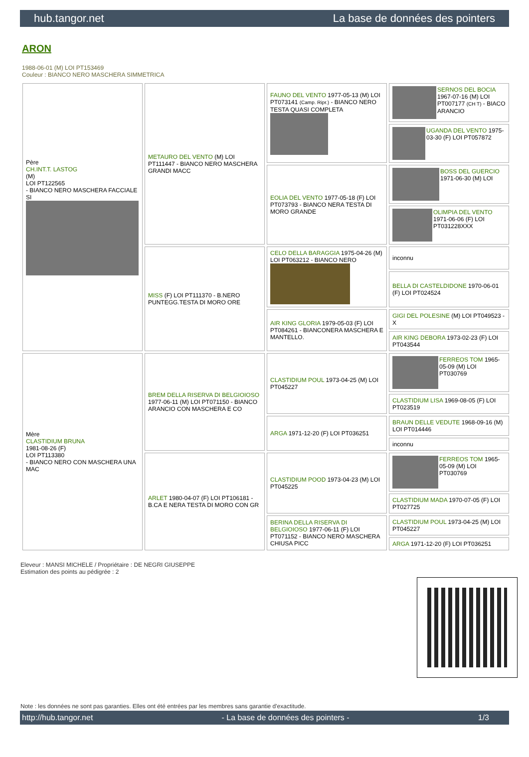hub.tangor.net La base de données des pointers
ARON
1988-06-01 (M) LOI PT153469
Couleur : BIANCO NERO MASCHERA SIMMETRICA
| Père CH.INT.T. LASTOG (M) LOI PT122565 - BIANCO NERO MASCHERA FACCIALE SI | METAURO DEL VENTO (M) LOI PT111447 - BIANCO NERO MASCHERA GRANDI MACC | FAUNO DEL VENTO 1977-05-13 (M) LOI PT073141 (Camp. Ripr.) - BIANCO NERO TESTA QUASI COMPLETA | SERNOS DEL BOCIA 1967-07-16 (M) LOI PT007177 (CH T) - BIACO ARANCIO |
| | | | UGANDA DEL VENTO 1975-03-30 (F) LOI PT057872 |
| | | EOLIA DEL VENTO 1977-05-18 (F) LOI PT073793 - BIANCO NERA TESTA DI MORO GRANDE | BOSS DEL GUERCIO 1971-06-30 (M) LOI |
| | | | OLIMPIA DEL VENTO 1971-06-06 (F) LOI PT031228XXX |
| | MISS (F) LOI PT111370 - B.NERO PUNTEGG.TESTA DI MORO ORE | CELO DELLA BARAGGIA 1975-04-26 (M) LOI PT063212 - BIANCO NERO | inconnu |
| | | | BELLA DI CASTELDIDONE 1970-06-01 (F) LOI PT024524 |
| | | AIR KING GLORIA 1979-05-03 (F) LOI PT084261 - BIANCONERA MASCHERA E MANTELLO. | GIGI DEL POLESINE (M) LOI PT049523 - X |
| | | | AIR KING DEBORA 1973-02-23 (F) LOI PT043544 |
| Mère CLASTIDIUM BRUNA 1981-08-26 (F) LOI PT113380 - BIANCO NERO CON MASCHERA UNA MAC | BREM DELLA RISERVA DI BELGIOIOSO 1977-06-11 (M) LOI PT071150 - BIANCO ARANCIO CON MASCHERA E CO | CLASTIDIUM POUL 1973-04-25 (M) LOI PT045227 | FERREOS TOM 1965-05-09 (M) LOI PT030769 |
| | | | CLASTIDIUM LISA 1969-08-05 (F) LOI PT023519 |
| | | ARGA 1971-12-20 (F) LOI PT036251 | BRAUN DELLE VEDUTE 1968-09-16 (M) LOI PT014446 |
| | | | inconnu |
| | ARLET 1980-04-07 (F) LOI PT106181 - B.CA E NERA TESTA DI MORO CON GR | CLASTIDIUM POOD 1973-04-23 (M) LOI PT045225 | FERREOS TOM 1965-05-09 (M) LOI PT030769 |
| | | | CLASTIDIUM MADA 1970-07-05 (F) LOI PT027725 |
| | | BERINA DELLA RISERVA DI BELGIOIOSO 1977-06-11 (F) LOI PT071152 - BIANCO NERO MASCHERA CHIUSA PICC | CLASTIDIUM POUL 1973-04-25 (M) LOI PT045227 |
| | | | ARGA 1971-12-20 (F) LOI PT036251 |
Eleveur : MANSI MICHELE / Propriétaire : DE NEGRI GIUSEPPE
Estimation des points au pédigrée : 2
Note : les données ne sont pas garanties. Elles ont été entrées par les membres sans garantie d'exactitude.
http://hub.tangor.net - La base de données des pointers - 1/3